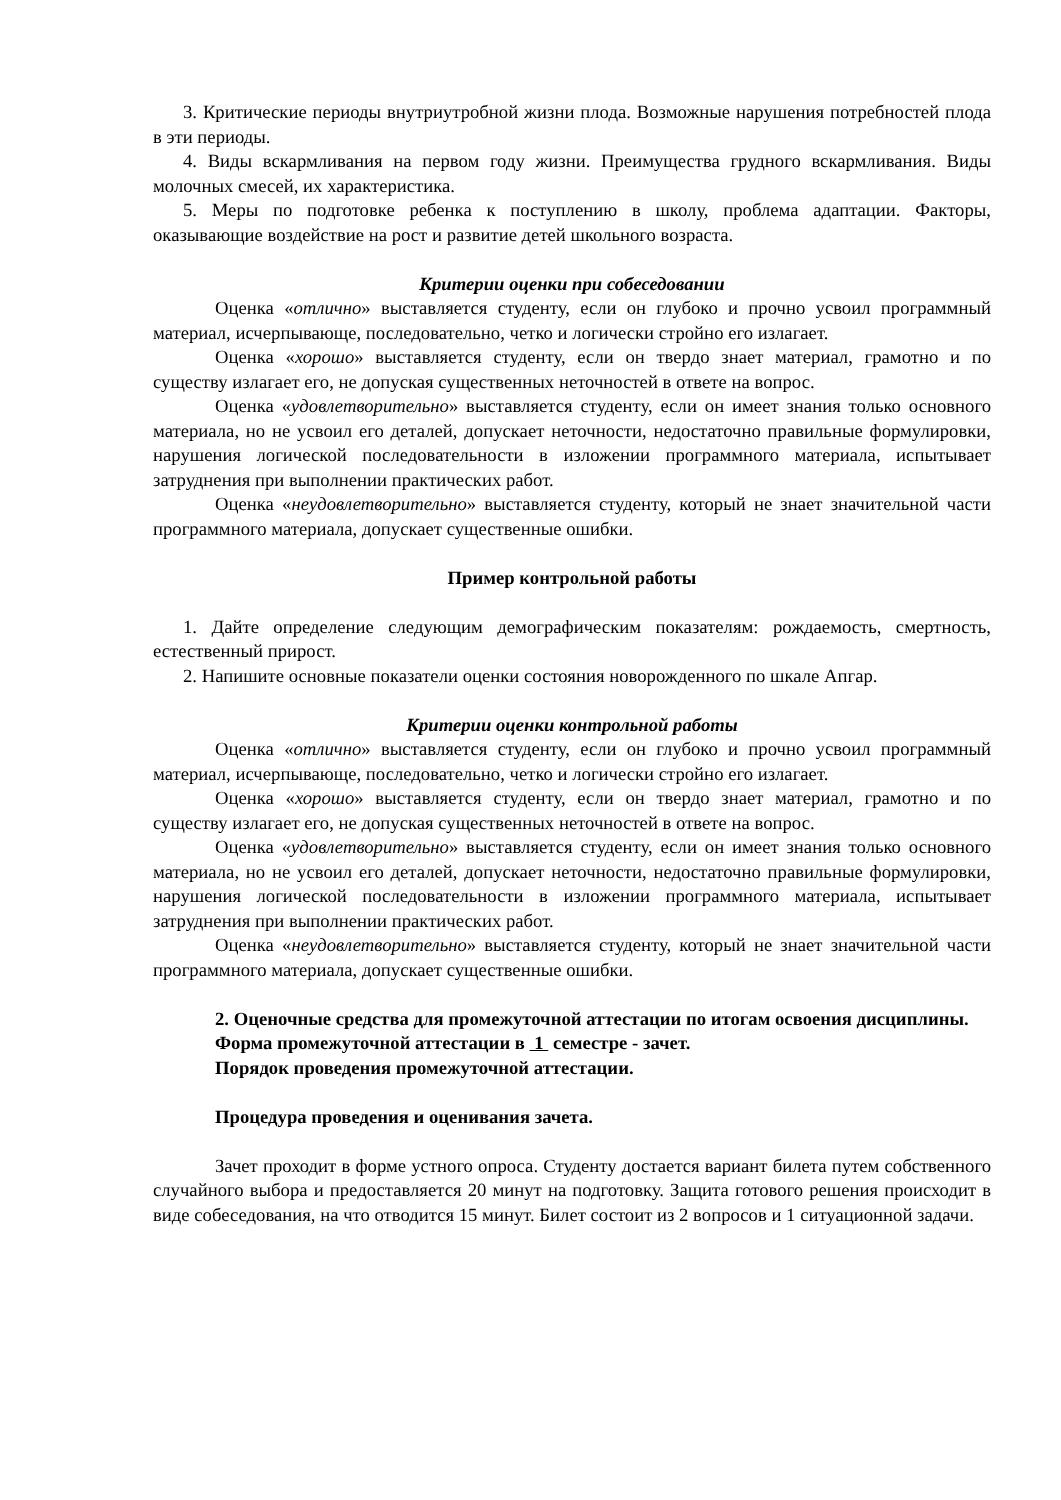3. Критические периоды внутриутробной жизни плода. Возможные нарушения потребностей плода в эти периоды.
4. Виды вскармливания на первом году жизни. Преимущества грудного вскармливания. Виды молочных смесей, их характеристика.
5. Меры по подготовке ребенка к поступлению в школу, проблема адаптации. Факторы, оказывающие воздействие на рост и развитие детей школьного возраста.
Критерии оценки при собеседовании
Оценка «отлично» выставляется студенту, если он глубоко и прочно усвоил программный материал, исчерпывающе, последовательно, четко и логически стройно его излагает.
Оценка «хорошо» выставляется студенту, если он твердо знает материал, грамотно и по существу излагает его, не допуская существенных неточностей в ответе на вопрос.
Оценка «удовлетворительно» выставляется студенту, если он имеет знания только основного материала, но не усвоил его деталей, допускает неточности, недостаточно правильные формулировки, нарушения логической последовательности в изложении программного материала, испытывает затруднения при выполнении практических работ.
Оценка «неудовлетворительно» выставляется студенту, который не знает значительной части программного материала, допускает существенные ошибки.
Пример контрольной работы
1. Дайте определение следующим демографическим показателям: рождаемость, смертность, естественный прирост.
2. Напишите основные показатели оценки состояния новорожденного по шкале Апгар.
Критерии оценки контрольной работы
Оценка «отлично» выставляется студенту, если он глубоко и прочно усвоил программный материал, исчерпывающе, последовательно, четко и логически стройно его излагает.
Оценка «хорошо» выставляется студенту, если он твердо знает материал, грамотно и по существу излагает его, не допуская существенных неточностей в ответе на вопрос.
Оценка «удовлетворительно» выставляется студенту, если он имеет знания только основного материала, но не усвоил его деталей, допускает неточности, недостаточно правильные формулировки, нарушения логической последовательности в изложении программного материала, испытывает затруднения при выполнении практических работ.
Оценка «неудовлетворительно» выставляется студенту, который не знает значительной части программного материала, допускает существенные ошибки.
2. Оценочные средства для промежуточной аттестации по итогам освоения дисциплины.
Форма промежуточной аттестации в 1 семестре - зачет.
Порядок проведения промежуточной аттестации.
Процедура проведения и оценивания зачета.
Зачет проходит в форме устного опроса. Студенту достается вариант билета путем собственного случайного выбора и предоставляется 20 минут на подготовку. Защита готового решения происходит в виде собеседования, на что отводится 15 минут. Билет состоит из 2 вопросов и 1 ситуационной задачи.